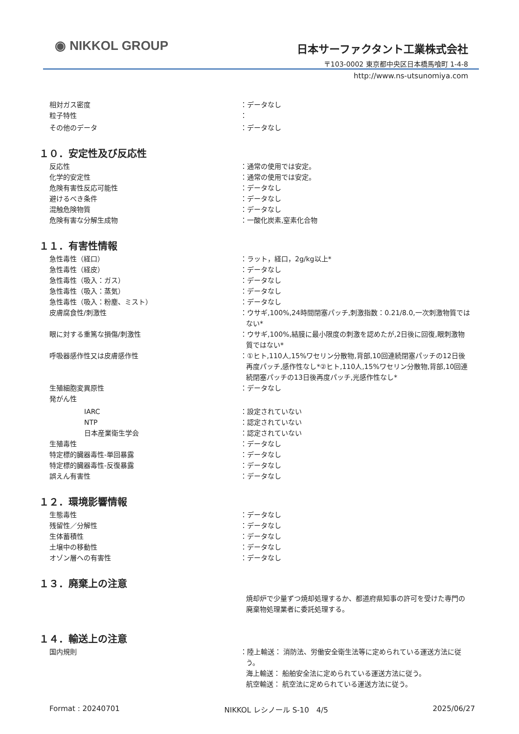◉ NIKKOL GROUP 日本サーファクタント工業株式会社
〒103-0002 東京都中央区日本橋馬喰町 1-4-8
http://www.ns-utsunomiya.com
相対ガス密度 ：データなし
粒子特性 ：
その他のデータ ：データなし
１０．安定性及び反応性
反応性 ：通常の使用では安定。
化学的安定性 ：通常の使用では安定。
危険有害性反応可能性 ：データなし
避けるべき条件 ：データなし
混触危険物質 ：データなし
危険有害な分解生成物 ：一酸化炭素,窒素化合物
１１．有害性情報
急性毒性（経口） ：ラット，経口，2g/kg以上*
急性毒性（経皮） ：データなし
急性毒性（吸入：ガス） ：データなし
急性毒性（吸入：蒸気） ：データなし
急性毒性（吸入：粉塵、ミスト） ：データなし
皮膚腐食性/刺激性 ：ウサギ,100%,24時間閉塞パッチ,刺激指数：0.21/8.0,一次刺激物質ではない*
眼に対する重篤な損傷/刺激性 ：ウサギ,100%,結膜に最小限度の刺激を認めたが,2日後に回復,眼刺激物質ではない*
呼吸器感作性又は皮膚感作性 ：①ヒト,110人,15%ワセリン分散物,背部,10回連続閉塞パッチの12日後再度パッチ,感作性なし*②ヒト,110人,15%ワセリン分散物,背部,10回連続閉塞パッチの13日後再度パッチ,光感作性なし*
生殖細胞変異原性 ：データなし
発がん性
IARC ：設定されていない
NTP ：認定されていない
日本産業衛生学会 ：認定されていない
生殖毒性 ：データなし
特定標的臓器毒性-単回暴露 ：データなし
特定標的臓器毒性-反復暴露 ：データなし
誤えん有害性 ：データなし
１２．環境影響情報
生態毒性 ：データなし
残留性／分解性 ：データなし
生体蓄積性 ：データなし
土壌中の移動性 ：データなし
オゾン層への有害性 ：データなし
１３．廃棄上の注意
焼却炉で少量ずつ焼却処理するか、都道府県知事の許可を受けた専門の廃棄物処理業者に委託処理する。
１４．輸送上の注意
国内規則 ：陸上輸送： 消防法、労働安全衛生法等に定められている運送方法に従う。
海上輸送： 船舶安全法に定められている運送方法に従う。
航空輸送： 航空法に定められている運送方法に従う。
Format : 20240701 NIKKOL レシノール S-10　4/5 2025/06/27